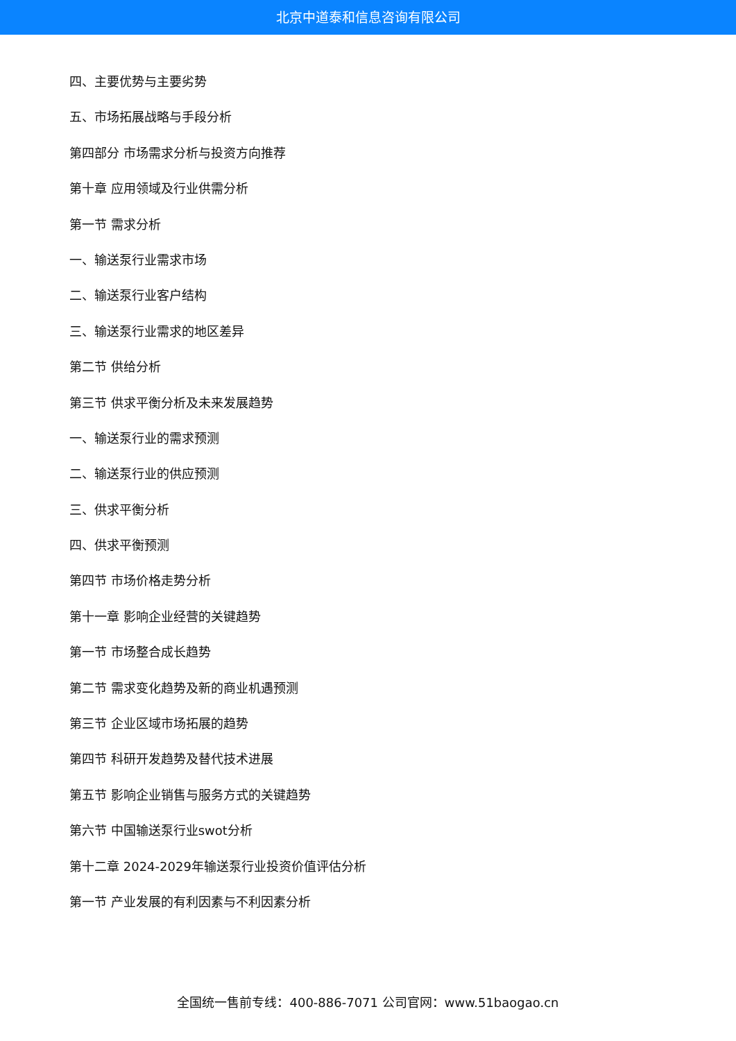北京中道泰和信息咨询有限公司
四、主要优势与主要劣势
五、市场拓展战略与手段分析
第四部分 市场需求分析与投资方向推荐
第十章 应用领域及行业供需分析
第一节 需求分析
一、输送泵行业需求市场
二、输送泵行业客户结构
三、输送泵行业需求的地区差异
第二节 供给分析
第三节 供求平衡分析及未来发展趋势
一、输送泵行业的需求预测
二、输送泵行业的供应预测
三、供求平衡分析
四、供求平衡预测
第四节 市场价格走势分析
第十一章 影响企业经营的关键趋势
第一节 市场整合成长趋势
第二节 需求变化趋势及新的商业机遇预测
第三节 企业区域市场拓展的趋势
第四节 科研开发趋势及替代技术进展
第五节 影响企业销售与服务方式的关键趋势
第六节 中国输送泵行业swot分析
第十二章 2024-2029年输送泵行业投资价值评估分析
第一节 产业发展的有利因素与不利因素分析
全国统一售前专线：400-886-7071 公司官网：www.51baogao.cn